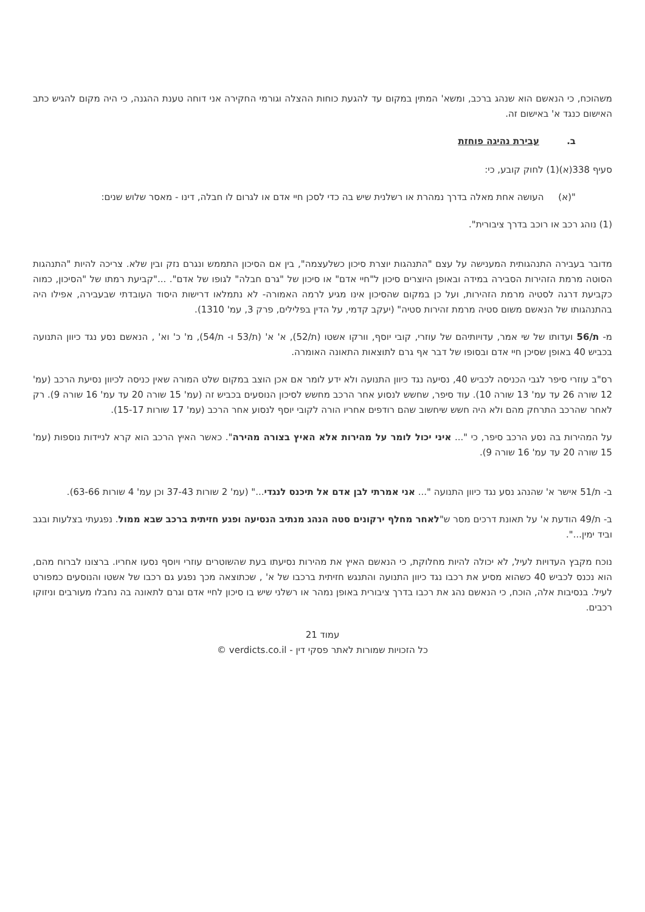משהוכח, כי הנאשם הוא שנהג ברכב, ומשא' המתין במקום עד להגעת כוחות ההצלה וגורמי החקירה אני דוחה טענת ההגנה, כי היה מקום להגיש כתב האישום כנגד א' באישום זה.
ב. עבירת נהיגה פוחזת
סעיף 338(א)(1) לחוק קובע, כי:
"(א) העושה אחת מאלה בדרך נמהרת או רשלנית שיש בה כדי לסכן חיי אדם או לגרום לו חבלה, דינו - מאסר שלוש שנים:
(1) נוהג רכב או רוכב בדרך ציבורית".
מדובר בעבירה התנהגותית המענישה על עצם "התנהגות יוצרת סיכון כשלעצמה", בין אם הסיכון התממש ונגרם נזק ובין שלא. צריכה להיות "התנהגות הסוטה מרמת הזהירות הסבירה במידה ובאופן היוצרים סיכון ל"חיי אדם" או סיכון של "גרם חבלה" לגופו של אדם". ..."קביעת רמתו של "הסיכון, כמוה כקביעת דרגה לסטיה מרמת הזהירות, ועל כן במקום שהסיכון אינו מגיע לרמה האמורה- לא נתמלאו דרישות היסוד העובדתי שבעבירה, אפילו היה בהתנהגותו של הנאשם משום סטיה מרמת זהירות סטיה" (יעקב קדמי, על הדין בפלילים, פרק 3, עמ' 1310).
מ- ת/56 ועדותו של שי אמר, עדויותיהם של עוזרי, קובי יוסף, וורקו אשטו (ת/52), א' א' (ת/53 ו- ת/54), מ' כ' וא' , הנאשם נסע נגד כיוון התנועה בכביש 40 באופן שסיכן חיי אדם ובסופו של דבר אף גרם לתוצאות התאונה האומרה.
רס"ב עוזרי סיפר לגבי הכניסה לכביש 40, נסיעה נגד כיוון התנועה ולא ידע לומר אם אכן הוצב במקום שלט המורה שאין כניסה לכיוון נסיעת הרכב (עמ' 12 שורה 26 עד עמ' 13 שורה 10). עוד סיפר, שחשש לנסוע אחר הרכב מחשש לסיכון הנוסעים בכביש זה (עמ' 15 שורה 20 עד עמ' 16 שורה 9). רק לאחר שהרכב התרחק מהם ולא היה חשש שיחשוב שהם רודפים אחריו הורה לקובי יוסף לנסוע אחר הרכב (עמ' 17 שורות 15-17).
על המהירות בה נסע הרכב סיפר, כי "... איני יכול לומר על מהירות אלא האיץ בצורה מהירה". כאשר האיץ הרכב הוא קרא לניידות נוספות (עמ' 15 שורה 20 עד עמ' 16 שורה 9).
ב- ת/51 אישר א' שהנהג נסע נגד כיוון התנועה "... אני אמרתי לבן אדם אל תיכנס לנגדי..." (עמ' 2 שורות 37-43 וכן עמ' 4 שורות 63-66).
ב- ת/49 הודעת א' על תאונת דרכים מסר ש"לאחר מחלף ירקונים סטה הנהג מנתיב הנסיעה ופגע חזיתית ברכב שבא ממול. נפגעתי בצלעות ובגב וביד ימין...".
נוכח מקבץ העדויות לעיל, לא יכולה להיות מחלוקת, כי הנאשם האיץ את מהירות נסיעתו בעת שהשוטרים עוזרי ויוסף נסעו אחריו. ברצונו לברוח מהם, הוא נכנס לכביש 40 כשהוא מסיע את רכבו נגד כיוון התנועה והתנגש חזיתית ברכבו של א' , שכתוצאה מכך נפגע גם רכבו של אשטו והנוסעים כמפורט לעיל. בנסיבות אלה, הוכח, כי הנאשם נהג את רכבו בדרך ציבורית באופן נמהר או רשלני שיש בו סיכון לחיי אדם וגרם לתאונה בה נחבלו מעורבים וניזוקו רכבים.
עמוד 21
כל הזכויות שמורות לאתר פסקי דין - verdicts.co.il ©